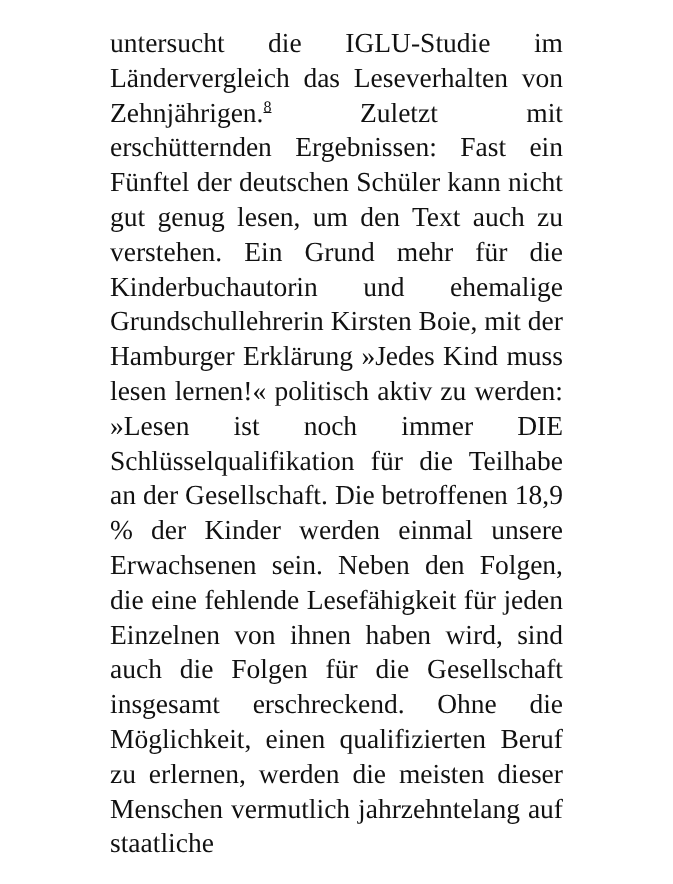untersucht die IGLU-Studie im Ländervergleich das Leseverhalten von Zehnjährigen.<sup>8</sup> Zuletzt mit erschütternden Ergebnissen: Fast ein Fünftel der deutschen Schüler kann nicht gut genug lesen, um den Text auch zu verstehen. Ein Grund mehr für die Kinderbuchautorin und ehemalige Grundschullehrerin Kirsten Boie, mit der Hamburger Erklärung »Jedes Kind muss lesen lernen!« politisch aktiv zu werden: »Lesen ist noch immer DIE Schlüsselqualifikation für die Teilhabe an der Gesellschaft. Die betroffenen 18,9 % der Kinder werden einmal unsere Erwachsenen sein. Neben den Folgen, die eine fehlende Lesefähigkeit für jeden Einzelnen von ihnen haben wird, sind auch die Folgen für die Gesellschaft insgesamt erschreckend. Ohne die Möglichkeit, einen qualifizierten Beruf zu erlernen, werden die meisten dieser Menschen vermutlich jahrzehntelang auf staatliche